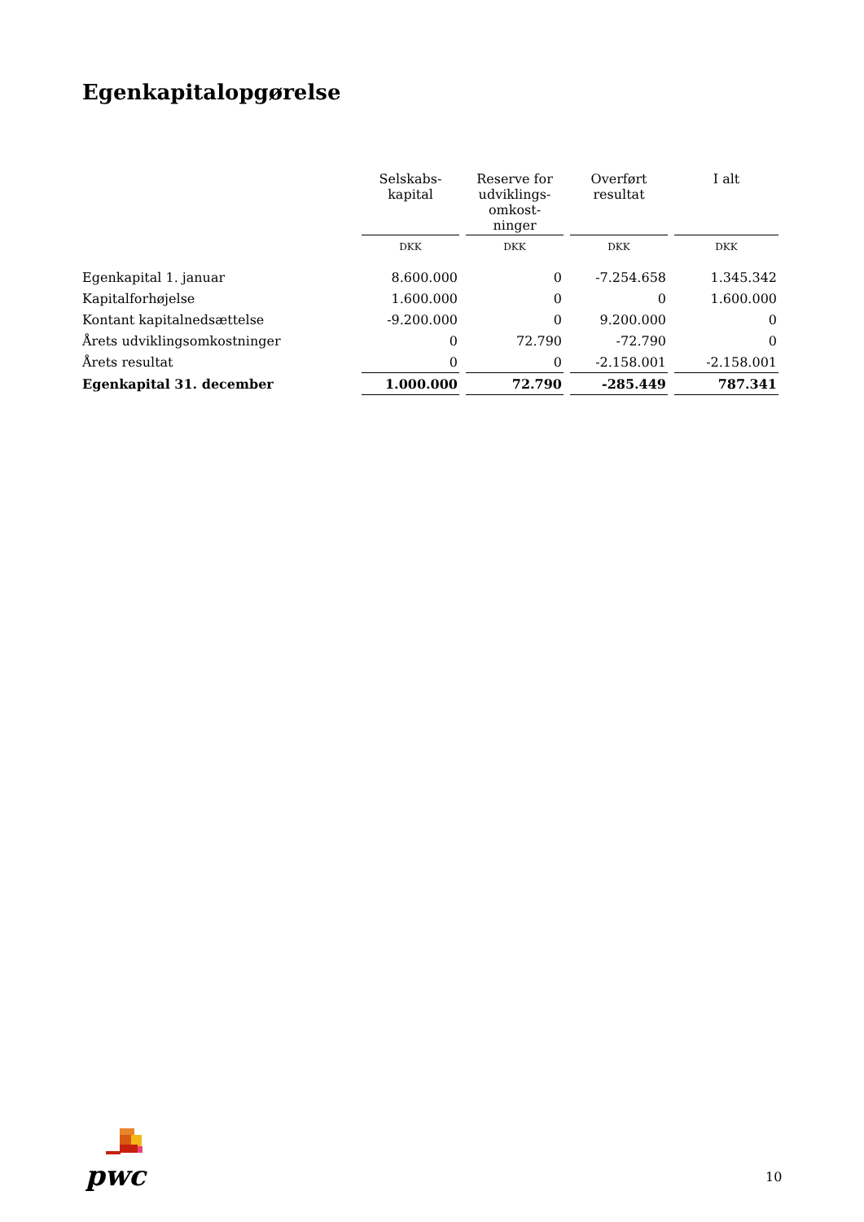Egenkapitalopgørelse
| | Selskabs- kapital | Reserve for udviklings- omkost- ninger | Overført resultat | I alt |
| --- | --- | --- | --- | --- |
| | DKK | DKK | DKK | DKK |
| Egenkapital 1. januar | 8.600.000 | 0 | -7.254.658 | 1.345.342 |
| Kapitalforhøjelse | 1.600.000 | 0 | 0 | 1.600.000 |
| Kontant kapitalnedsættelse | -9.200.000 | 0 | 9.200.000 | 0 |
| Årets udviklingsomkostninger | 0 | 72.790 | -72.790 | 0 |
| Årets resultat | 0 | 0 | -2.158.001 | -2.158.001 |
| Egenkapital 31. december | 1.000.000 | 72.790 | -285.449 | 787.341 |
pwc
10